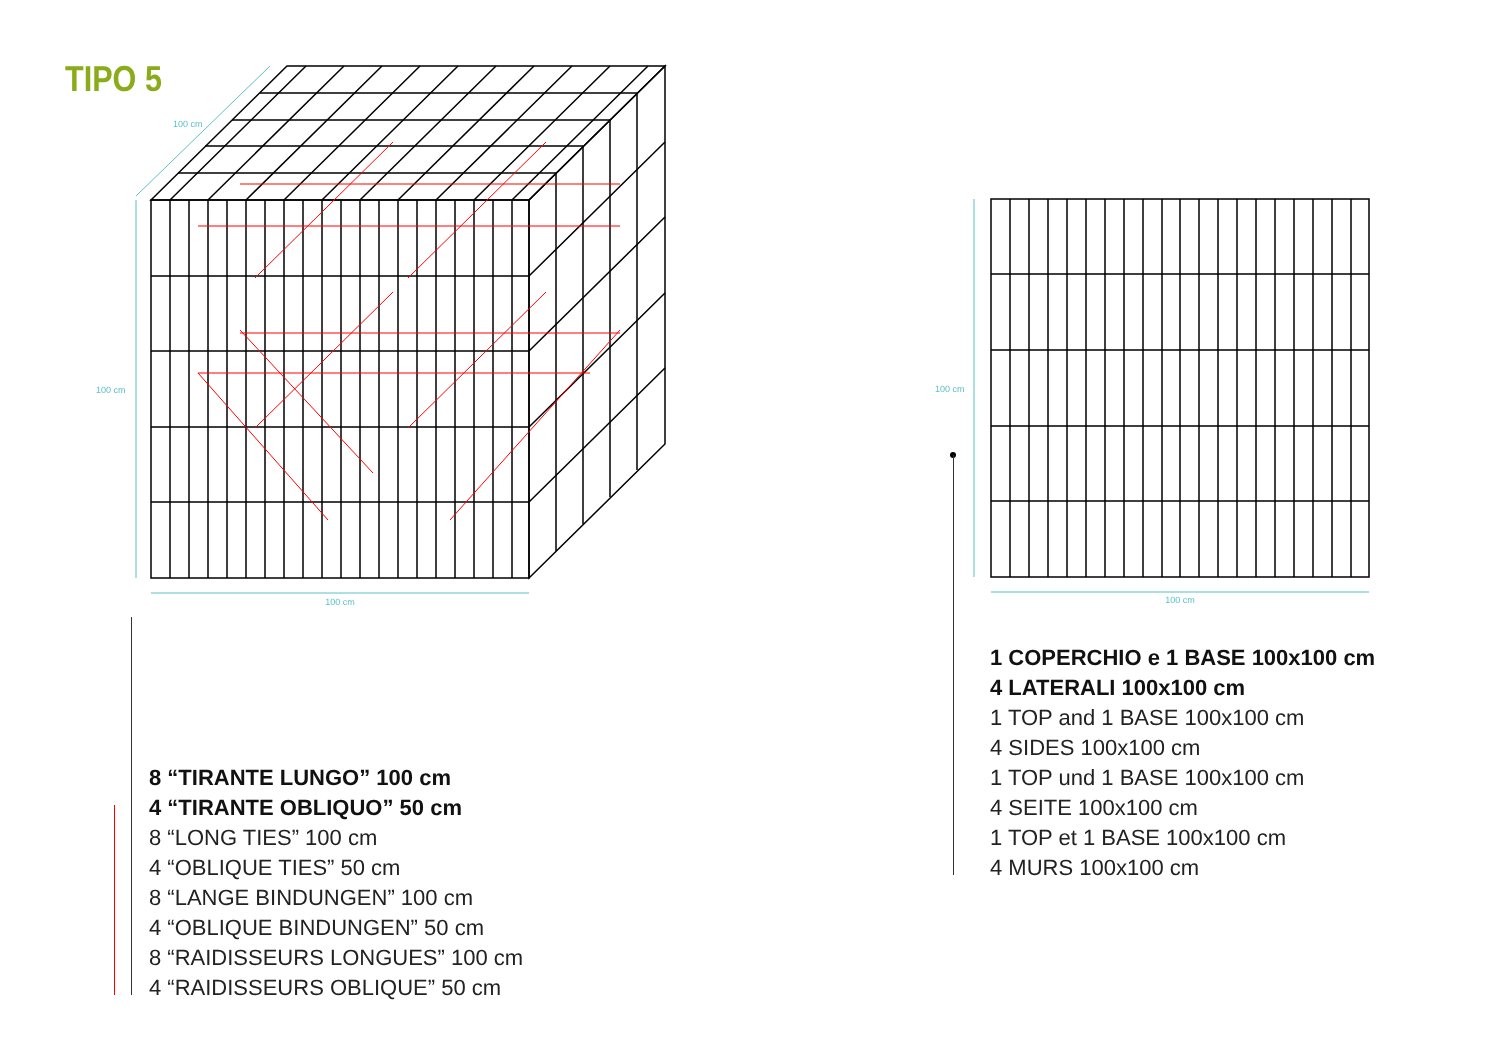TIPO 5
100 cm
100 cm
100 cm
100 cm
100 cm
8 “TIRANTE LUNGO” 100 cm
4 “TIRANTE OBLIQUO” 50 cm
8 “LONG TIES” 100 cm
4 “OBLIQUE TIES” 50 cm
8 “LANGE BINDUNGEN” 100 cm
4 “OBLIQUE BINDUNGEN” 50 cm
8 “RAIDISSEURS LONGUES” 100 cm
4 “RAIDISSEURS OBLIQUE” 50 cm
1 COPERCHIO e 1 BASE 100x100 cm
4 LATERALI 100x100 cm
1 TOP and 1 BASE 100x100 cm
4 SIDES 100x100 cm
1 TOP und 1 BASE 100x100 cm
4 SEITE 100x100 cm
1 TOP et 1 BASE 100x100 cm
4 MURS 100x100 cm